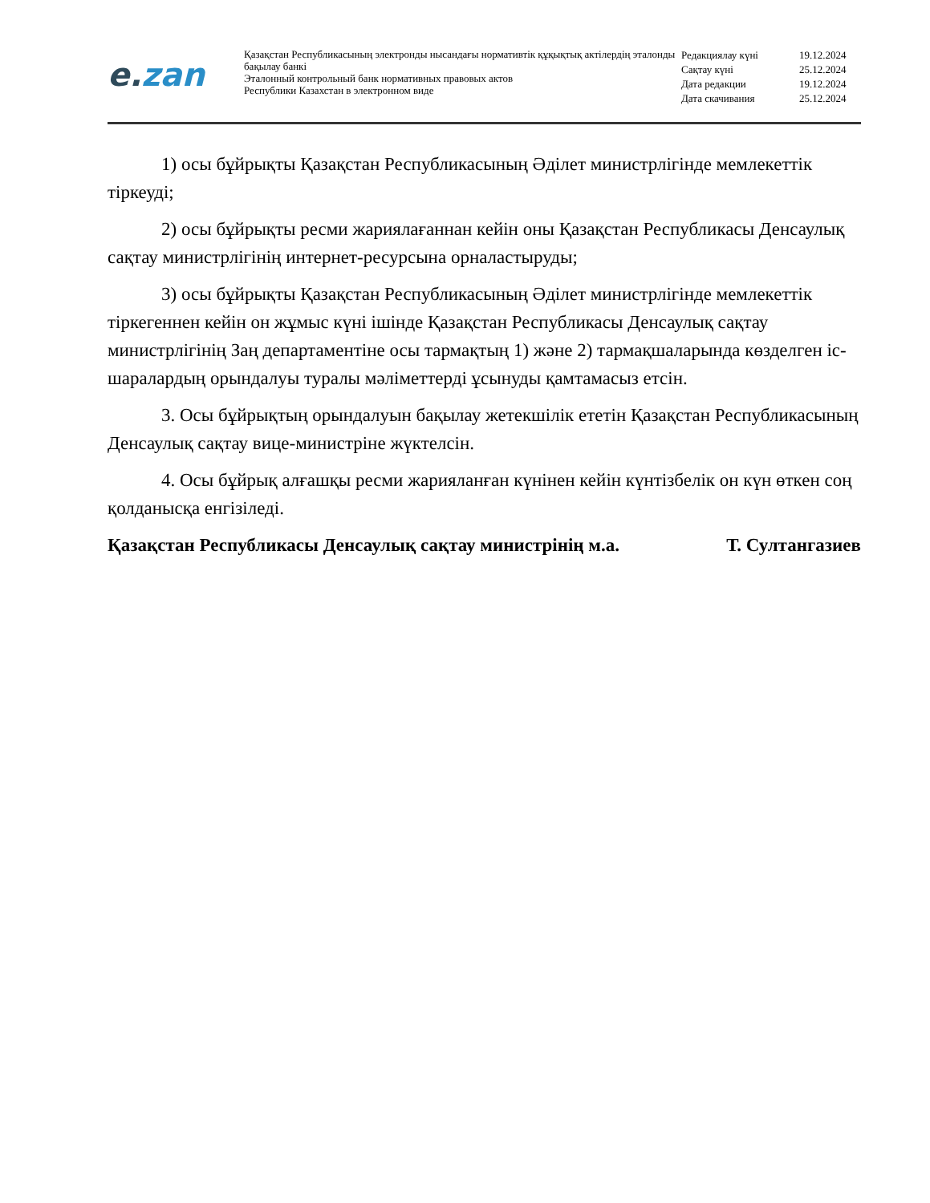e. zan
Қазақстан Республикасының электронды нысандағы нормативтік құқықтық актілердің эталонды бақылау банкі
Эталонный контрольный банк нормативных правовых актов
Республики Казахстан в электронном виде
| Редакциялау күні | 19.12.2024 |
| Сақтау күні | 25.12.2024 |
| Дата редакции | 19.12.2024 |
| Дата скачивания | 25.12.2024 |
1) осы бұйрықты Қазақстан Республикасының Әділет министрлігінде мемлекеттік тіркеуді;
2) осы бұйрықты ресми жариялағаннан кейін оны Қазақстан Республикасы Денсаулық сақтау министрлігінің интернет-ресурсына орналастыруды;
3) осы бұйрықты Қазақстан Республикасының Әділет министрлігінде мемлекеттік тіркегеннен кейін он жұмыс күні ішінде Қазақстан Республикасы Денсаулық сақтау министрлігінің Заң департаментіне осы тармақтың 1) және 2) тармақшаларында көзделген іс-шаралардың орындалуы туралы мәліметтерді ұсынуды қамтамасыз етсін.
3. Осы бұйрықтың орындалуын бақылау жетекшілік ететін Қазақстан Республикасының Денсаулық сақтау вице-министріне жүктелсін.
4. Осы бұйрық алғашқы ресми жарияланған күнінен кейін күнтізбелік он күн өткен соң қолданысқа енгізіледі.
Қазақстан Республикасы Денсаулық сақтау министрінің м.а. Т. Султангазиев